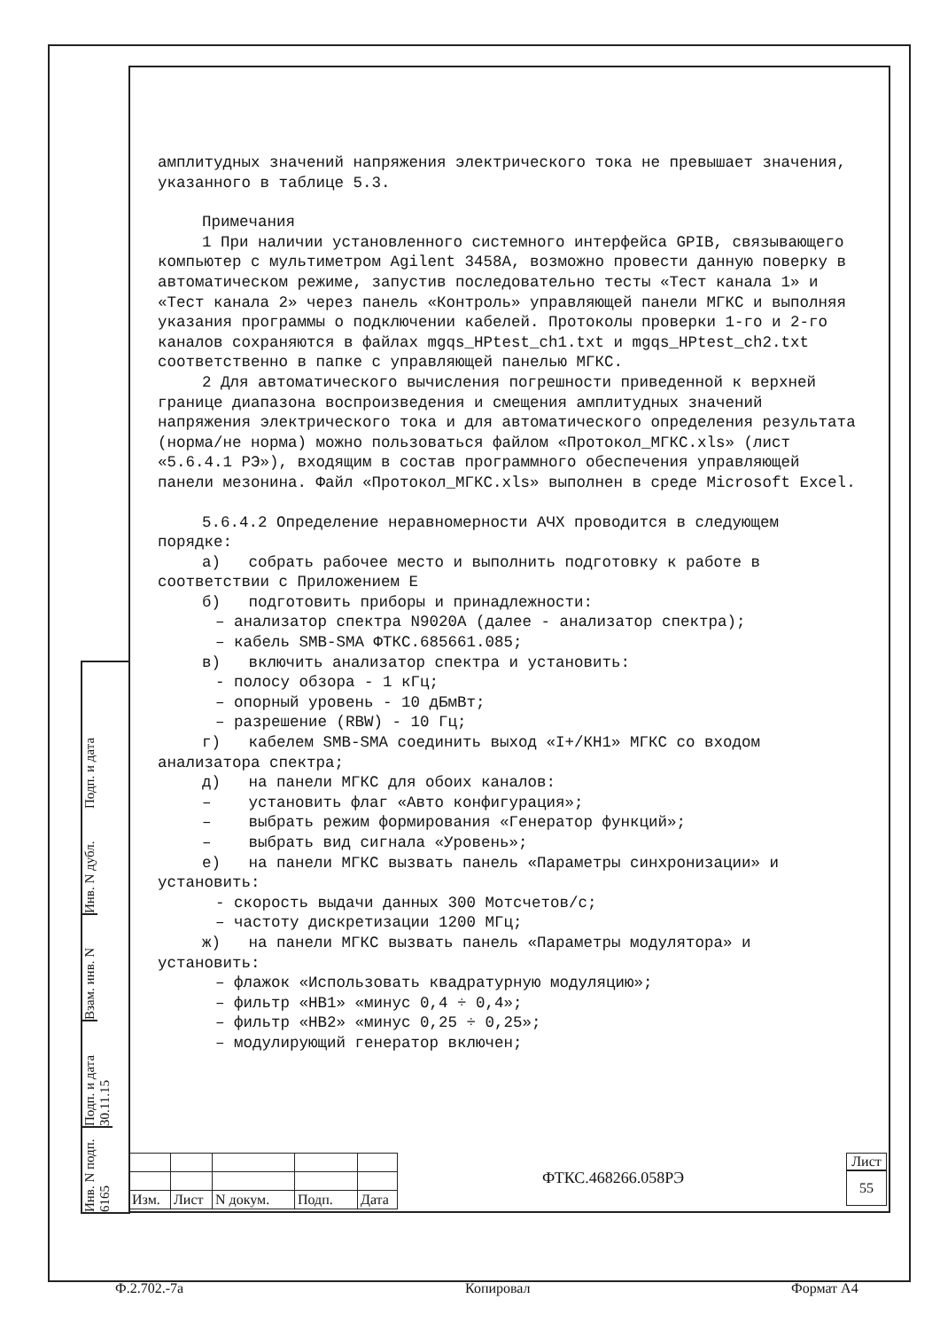амплитудных значений напряжения электрического тока не превышает значения, указанного в таблице 5.3.
Примечания
1 При наличии установленного системного интерфейса GPIB, связывающего компьютер с мультиметром Agilent 3458A, возможно провести данную поверку в автоматическом режиме, запустив последовательно тесты «Тест канала 1» и «Тест канала 2» через панель «Контроль» управляющей панели МГКС и выполняя указания программы о подключении кабелей. Протоколы проверки 1-го и 2-го каналов сохраняются в файлах mgqs_HPtest_ch1.txt и mgqs_HPtest_ch2.txt соответственно в папке с управляющей панелью МГКС.
2 Для автоматического вычисления погрешности приведенной к верхней границе диапазона воспроизведения и смещения амплитудных значений напряжения электрического тока и для автоматического определения результата (норма/не норма) можно пользоваться файлом «Протокол_МГКС.xls» (лист «5.6.4.1 РЭ»), входящим в состав программного обеспечения управляющей панели мезонина. Файл «Протокол_МГКС.xls» выполнен в среде Microsoft Excel.
5.6.4.2 Определение неравномерности АЧХ проводится в следующем порядке:
а) собрать рабочее место и выполнить подготовку к работе в соответствии с Приложением Е
б) подготовить приборы и принадлежности:
– анализатор спектра N9020A (далее - анализатор спектра);
– кабель SMB-SMA ФТКС.685661.085;
в) включить анализатор спектра и установить:
- полосу обзора - 1 кГц;
– опорный уровень - 10 дБмВт;
– разрешение (RBW) - 10 Гц;
г) кабелем SMB-SMA соединить выход «I+/КН1» МГКС со входом анализатора спектра;
д) на панели МГКС для обоих каналов:
– установить флаг «Авто конфигурация»;
– выбрать режим формирования «Генератор функций»;
– выбрать вид сигнала «Уровень»;
е) на панели МГКС вызвать панель «Параметры синхронизации» и установить:
- скорость выдачи данных 300 Мотсчетов/с;
– частоту дискретизации 1200 МГц;
ж) на панели МГКС вызвать панель «Параметры модулятора» и установить:
– флажок «Использовать квадратурную модуляцию»;
– фильтр «НВ1» «минус 0,4 ÷ 0,4»;
– фильтр «НВ2» «минус 0,25 ÷ 0,25»;
– модулирующий генератор включен;
Подп. и дата
Инв. N дубл.
Взам. инв. N
Подп. и дата 30.11.15
Инв. N подп. 6165
| Изм. | Лист | N докум. | Подп. | Дата |
ФТКС.468266.058РЭ
Лист
55
Ф.2.702.-7а Копировал Формат А4